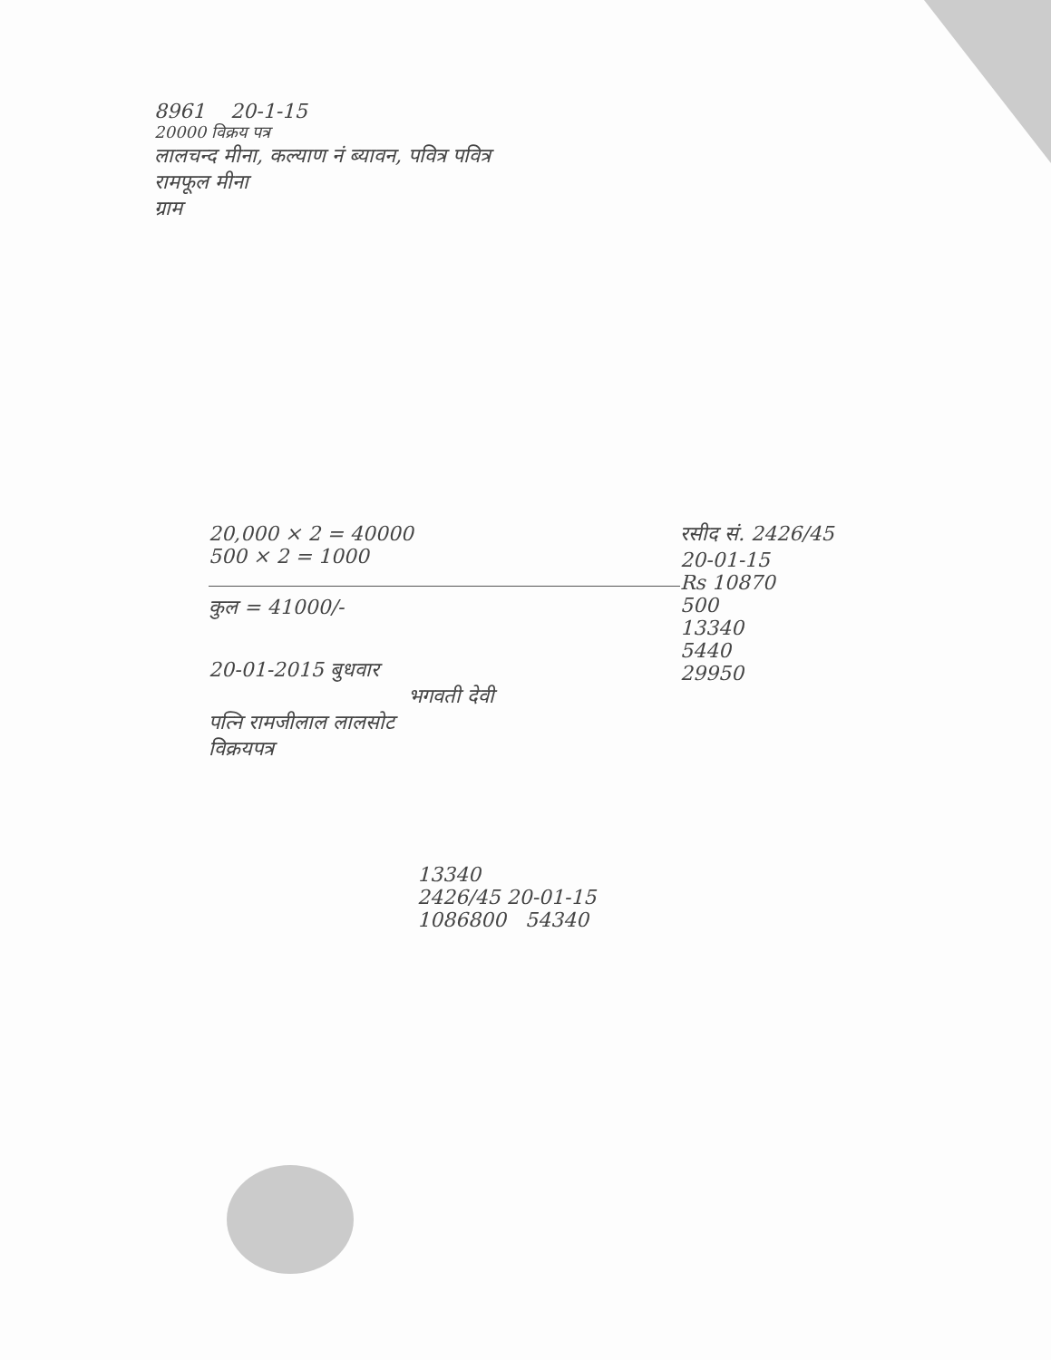8961 20-1-15
20000 विक्रय पत्र
लालचन्द मीना, कल्याण नं ब्यावन, पवित्र पवित्र
रामफूल मीना
ग्राम
20,000 × 2 = 40000
500 × 2 = 1000
कुल = 41000/-
20-01-2015 बुधवार
भगवती देवी
पत्नि रामजीलाल लालसोट
विक्रयपत्र
रसीद सं. 2426/45
20-01-15
Rs 10870
500
13340
5440
29950
13340
2426/45 20-01-15
1086800 54340